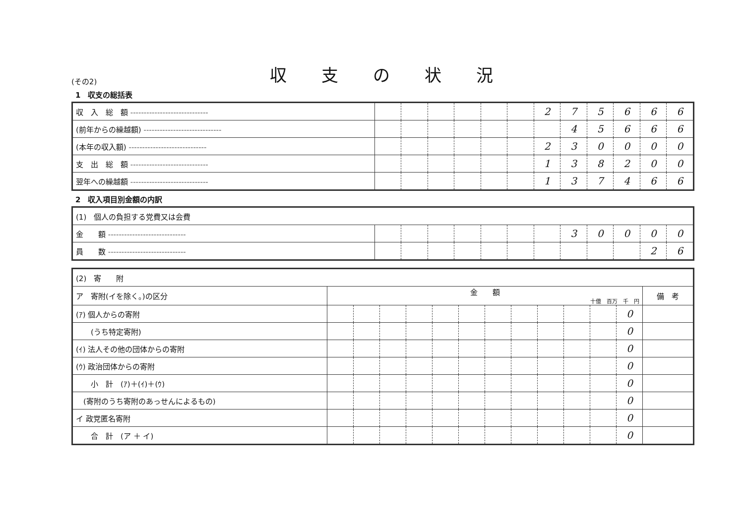(その2)
収支の状況
1　収支の総括表
| 収 入 総 額 ----------------------------- | | | | | | | 2 | 7 | 5 | 6 | 6 | 6 |
| (前年からの繰越額) ----------------------------- | | | | | | | | 4 | 5 | 6 | 6 | 6 |
| (本年の収入額) ----------------------------- | | | | | | | 2 | 3 | 0 | 0 | 0 | 0 |
| 支 出 総 額 ----------------------------- | | | | | | | 1 | 3 | 8 | 2 | 0 | 0 |
| 翌年への繰越額 ----------------------------- | | | | | | | 1 | 3 | 7 | 4 | 6 | 6 |
2　収入項目別金額の内訳
| (1) 個人の負担する党費又は会費 | | | | | | | | | | | | |
| 金 額 ----------------------------- | | | | | | | | 3 | 0 | 0 | 0 | 0 |
| 員 数 ----------------------------- | | | | | | | | | | | 2 | 6 |
| (2) 寄 附 | | | | | | | | | | | | | |
| ア 寄附(イを除く。)の区分 | 金 額 十億 百万 千 円 | | | | | | | | | | | | 備 考 |
| (ｱ) 個人からの寄附 | | | | | | | | | | | | 0 | |
| (うち特定寄附) | | | | | | | | | | | | 0 | |
| (ｲ) 法人その他の団体からの寄附 | | | | | | | | | | | | 0 | |
| (ｳ) 政治団体からの寄附 | | | | | | | | | | | | 0 | |
| 小 計 (ｱ)＋(ｲ)＋(ｳ) | | | | | | | | | | | | 0 | |
| (寄附のうち寄附のあっせんによるもの) | | | | | | | | | | | | 0 | |
| イ 政党匿名寄附 | | | | | | | | | | | | 0 | |
| 合 計 (ア ＋ イ) | | | | | | | | | | | | 0 | |